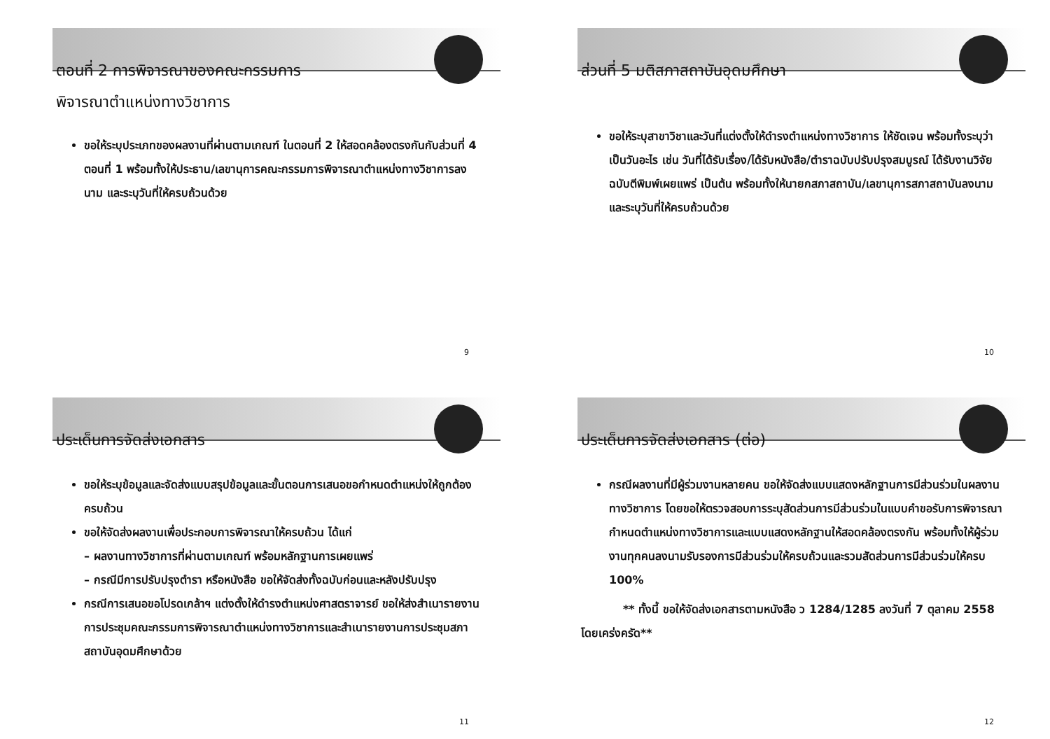ตอนที่ 2 การพิจารณาของคณะกรรมการ
พิจารณาตำแหน่งทางวิชาการ
ขอให้ระบุประเภทของผลงานที่ผ่านตามเกณฑ์ ในตอนที่ 2 ให้สอดคล้องตรงกันกับส่วนที่ 4 ตอนที่ 1 พร้อมทั้งให้ประธาน/เลขานุการคณะกรรมการพิจารณาตำแหน่งทางวิชาการลงนาม และระบุวันที่ให้ครบถ้วนด้วย
9
ส่วนที่ 5 มติสภาสถาบันอุดมศึกษา
ขอให้ระบุสาขาวิชาและวันที่แต่งตั้งให้ดำรงตำแหน่งทางวิชาการ ให้ชัดเจน พร้อมทั้งระบุว่าเป็นวันอะไร เช่น วันที่ได้รับเรื่อง/ได้รับหนังสือ/ตำราฉบับปรับปรุงสมบูรณ์ ได้รับงานวิจัยฉบับตีพิมพ์เผยแพร่ เป็นต้น พร้อมทั้งให้นายกสภาสถาบัน/เลขานุการสภาสถาบันลงนามและระบุวันที่ให้ครบถ้วนด้วย
10
ประเด็นการจัดส่งเอกสาร
ขอให้ระบุข้อมูลและจัดส่งแบบสรุปข้อมูลและขั้นตอนการเสนอขอกำหนดตำแหน่งให้ถูกต้องครบถ้วน
ขอให้จัดส่งผลงานเพื่อประกอบการพิจารณาให้ครบถ้วน ได้แก่
– ผลงานทางวิชาการที่ผ่านตามเกณฑ์ พร้อมหลักฐานการเผยแพร่
– กรณีมีการปรับปรุงตำรา หรือหนังสือ ขอให้จัดส่งทั้งฉบับก่อนและหลังปรับปรุง
กรณีการเสนอขอโปรดเกล้าฯ แต่งตั้งให้ดำรงตำแหน่งศาสตราจารย์ ขอให้ส่งสำเนารายงานการประชุมคณะกรรมการพิจารณาตำแหน่งทางวิชาการและสำเนารายงานการประชุมสภาสถาบันอุดมศึกษาด้วย
11
ประเด็นการจัดส่งเอกสาร (ต่อ)
กรณีผลงานที่มีผู้ร่วมงานหลายคน ขอให้จัดส่งแบบแสดงหลักฐานการมีส่วนร่วมในผลงานทางวิชาการ โดยขอให้ตรวจสอบการระบุสัดส่วนการมีส่วนร่วมในแบบคำขอรับการพิจารณากำหนดตำแหน่งทางวิชาการและแบบแสดงหลักฐานให้สอดคล้องตรงกัน พร้อมทั้งให้ผู้ร่วมงานทุกคนลงนามรับรองการมีส่วนร่วมให้ครบถ้วนและรวมสัดส่วนการมีส่วนร่วมให้ครบ 100%
** ทั้งนี้ ขอให้จัดส่งเอกสารตามหนังสือ ว 1284/1285 ลงวันที่ 7 ตุลาคม 2558 โดยเคร่งครัด**
12